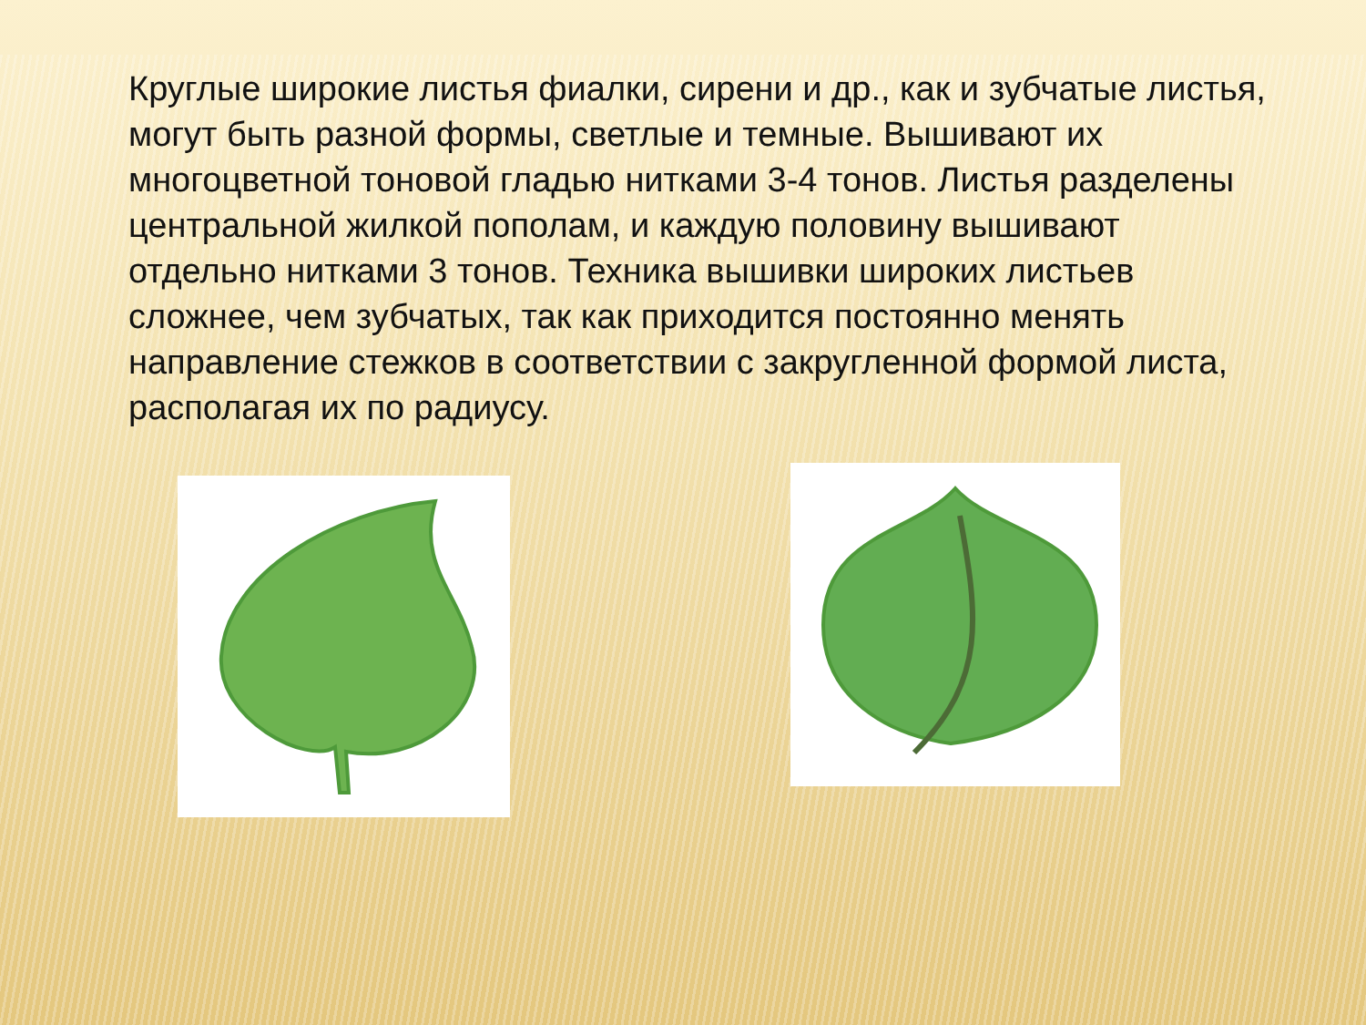Круглые широкие листья фиалки, сирени и др., как и зубчатые листья, могут быть разной формы, светлые и темные. Вышивают их многоцветной тоновой гладью нитками 3-4 тонов. Листья разделены центральной жилкой пополам, и каждую половину вышивают отдельно нитками 3 тонов. Техника вышивки широких листьев сложнее, чем зубчатых, так как приходится постоянно менять направление стежков в соответствии с закругленной формой листа, располагая их по радиусу.